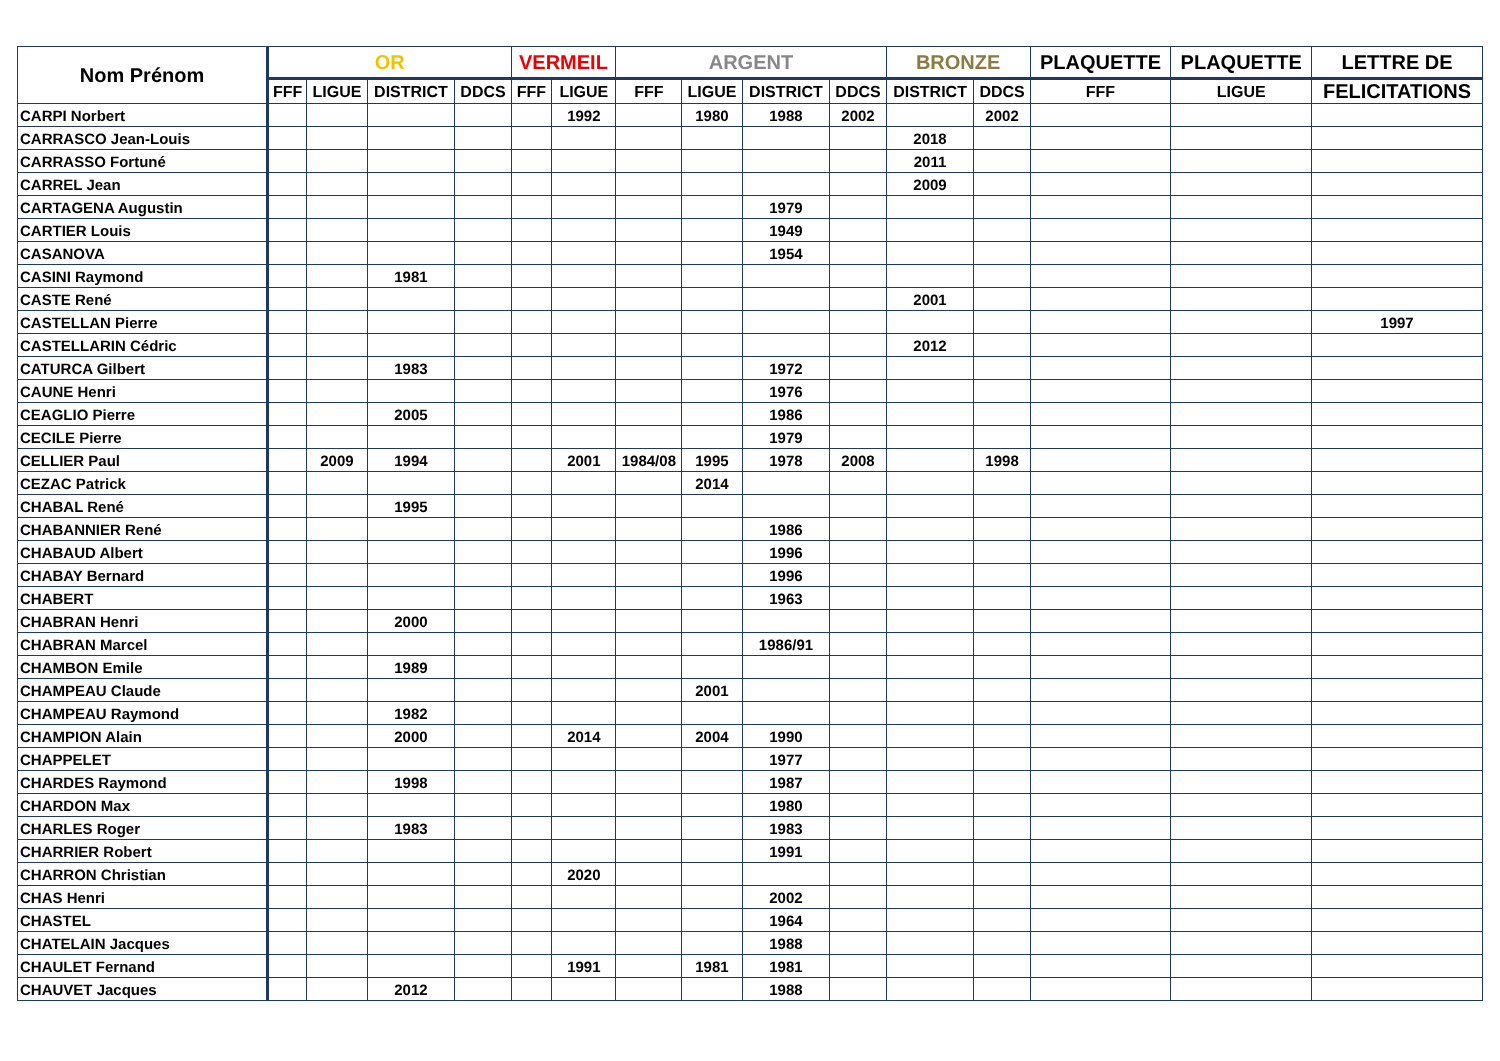| Nom Prénom | OR | | | | VERMEIL | | ARGENT | | | | BRONZE | | PLAQUETTE | PLAQUETTE | LETTRE DE |
| --- | --- | --- | --- | --- | --- | --- | --- | --- | --- | --- | --- | --- | --- | --- | --- |
| | FFF | LIGUE | DISTRICT | DDCS | FFF | LIGUE | FFF | LIGUE | DISTRICT | DDCS | DISTRICT | DDCS | FFF | LIGUE | FELICITATIONS |
| CARPI Norbert | | | | | | 1992 | | 1980 | 1988 | 2002 | | 2002 | | | |
| CARRASCO Jean-Louis | | | | | | | | | | | 2018 | | | | |
| CARRASSO Fortuné | | | | | | | | | | | 2011 | | | | |
| CARREL Jean | | | | | | | | | | | 2009 | | | | |
| CARTAGENA Augustin | | | | | | | | | 1979 | | | | | | |
| CARTIER Louis | | | | | | | | | 1949 | | | | | | |
| CASANOVA | | | | | | | | | 1954 | | | | | | |
| CASINI Raymond | | | 1981 | | | | | | | | | | | | |
| CASTE René | | | | | | | | | | | 2001 | | | | |
| CASTELLAN Pierre | | | | | | | | | | | | | | | 1997 |
| CASTELLARIN Cédric | | | | | | | | | | | 2012 | | | | |
| CATURCA Gilbert | | | 1983 | | | | | | 1972 | | | | | | |
| CAUNE Henri | | | | | | | | | 1976 | | | | | | |
| CEAGLIO Pierre | | | 2005 | | | | | | 1986 | | | | | | |
| CECILE Pierre | | | | | | | | | 1979 | | | | | | |
| CELLIER Paul | | 2009 | 1994 | | | 2001 | 1984/08 | 1995 | 1978 | 2008 | | 1998 | | | |
| CEZAC Patrick | | | | | | | | 2014 | | | | | | | |
| CHABAL René | | | 1995 | | | | | | | | | | | | |
| CHABANNIER René | | | | | | | | | 1986 | | | | | | |
| CHABAUD Albert | | | | | | | | | 1996 | | | | | | |
| CHABAY Bernard | | | | | | | | | 1996 | | | | | | |
| CHABERT | | | | | | | | | 1963 | | | | | | |
| CHABRAN Henri | | | 2000 | | | | | | | | | | | | |
| CHABRAN Marcel | | | | | | | | | 1986/91 | | | | | | |
| CHAMBON Emile | | | 1989 | | | | | | | | | | | | |
| CHAMPEAU Claude | | | | | | | | 2001 | | | | | | | |
| CHAMPEAU Raymond | | | 1982 | | | | | | | | | | | | |
| CHAMPION Alain | | | 2000 | | | 2014 | | 2004 | 1990 | | | | | | |
| CHAPPELET | | | | | | | | | 1977 | | | | | | |
| CHARDES Raymond | | | 1998 | | | | | | 1987 | | | | | | |
| CHARDON Max | | | | | | | | | 1980 | | | | | | |
| CHARLES Roger | | | 1983 | | | | | | 1983 | | | | | | |
| CHARRIER Robert | | | | | | | | | 1991 | | | | | | |
| CHARRON Christian | | | | | | 2020 | | | | | | | | | |
| CHAS Henri | | | | | | | | | 2002 | | | | | | |
| CHASTEL | | | | | | | | | 1964 | | | | | | |
| CHATELAIN Jacques | | | | | | | | | 1988 | | | | | | |
| CHAULET Fernand | | | | | | 1991 | | 1981 | 1981 | | | | | | |
| CHAUVET Jacques | | | 2012 | | | | | | 1988 | | | | | | |